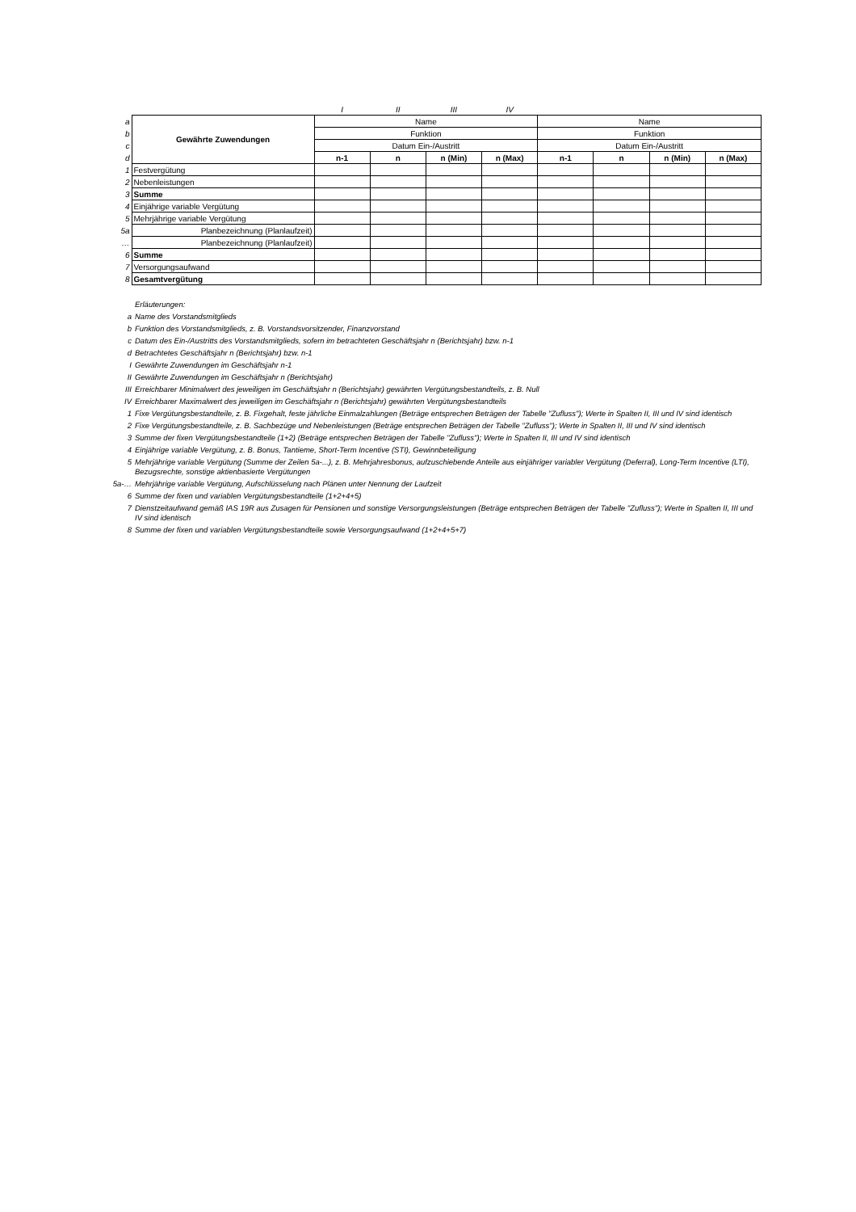| | | I | II | III | IV | | | | |
| a | Gewährte Zuwendungen | Name | | | | Name | | | |
| b | | Funktion | | | | Funktion | | | |
| c | | Datum Ein-/Austritt | | | | Datum Ein-/Austritt | | | |
| d | | n-1 | n | n (Min) | n (Max) | n-1 | n | n (Min) | n (Max) |
| 1 | Festvergütung | | | | | | | | |
| 2 | Nebenleistungen | | | | | | | | |
| 3 | Summe | | | | | | | | |
| 4 | Einjährige variable Vergütung | | | | | | | | |
| 5 | Mehrjährige variable Vergütung | | | | | | | | |
| 5a | Planbezeichnung (Planlaufzeit) | | | | | | | | |
| … | Planbezeichnung (Planlaufzeit) | | | | | | | | |
| 6 | Summe | | | | | | | | |
| 7 | Versorgungsaufwand | | | | | | | | |
| 8 | Gesamtvergütung | | | | | | | | |
Erläuterungen:
a Name des Vorstandsmitglieds
b Funktion des Vorstandsmitglieds, z. B. Vorstandsvorsitzender, Finanzvorstand
c Datum des Ein-/Austritts des Vorstandsmitglieds, sofern im betrachteten Geschäftsjahr n (Berichtsjahr) bzw. n-1
d Betrachtetes Geschäftsjahr n (Berichtsjahr) bzw. n-1
I Gewährte Zuwendungen im Geschäftsjahr n-1
II Gewährte Zuwendungen im Geschäftsjahr n (Berichtsjahr)
III Erreichbarer Minimalwert des jeweiligen im Geschäftsjahr n (Berichtsjahr) gewährten Vergütungsbestandteils, z. B. Null
IV Erreichbarer Maximalwert des jeweiligen im Geschäftsjahr n (Berichtsjahr) gewährten Vergütungsbestandteils
1 Fixe Vergütungsbestandteile, z. B. Fixgehalt, feste jährliche Einmalzahlungen (Beträge entsprechen Beträgen der Tabelle "Zufluss"); Werte in Spalten II, III und IV sind identisch
2 Fixe Vergütungsbestandteile, z. B. Sachbezüge und Nebenleistungen (Beträge entsprechen Beträgen der Tabelle "Zufluss"); Werte in Spalten II, III und IV sind identisch
3 Summe der fixen Vergütungsbestandteile (1+2) (Beträge entsprechen Beträgen der Tabelle "Zufluss"); Werte in Spalten II, III und IV sind identisch
4 Einjährige variable Vergütung, z. B. Bonus, Tantieme, Short-Term Incentive (STI), Gewinnbeteiligung
5 Mehrjährige variable Vergütung (Summe der Zeilen 5a-...), z. B. Mehrjahresbonus, aufzuschiebende Anteile aus einjähriger variabler Vergütung (Deferral), Long-Term Incentive (LTI), Bezugsrechte, sonstige aktienbasierte Vergütungen
5a-… Mehrjährige variable Vergütung, Aufschlüsselung nach Plänen unter Nennung der Laufzeit
6 Summe der fixen und variablen Vergütungsbestandteile (1+2+4+5)
7 Dienstzeitaufwand gemäß IAS 19R aus Zusagen für Pensionen und sonstige Versorgungsleistungen (Beträge entsprechen Beträgen der Tabelle "Zufluss"); Werte in Spalten II, III und IV sind identisch
8 Summe der fixen und variablen Vergütungsbestandteile sowie Versorgungsaufwand (1+2+4+5+7)